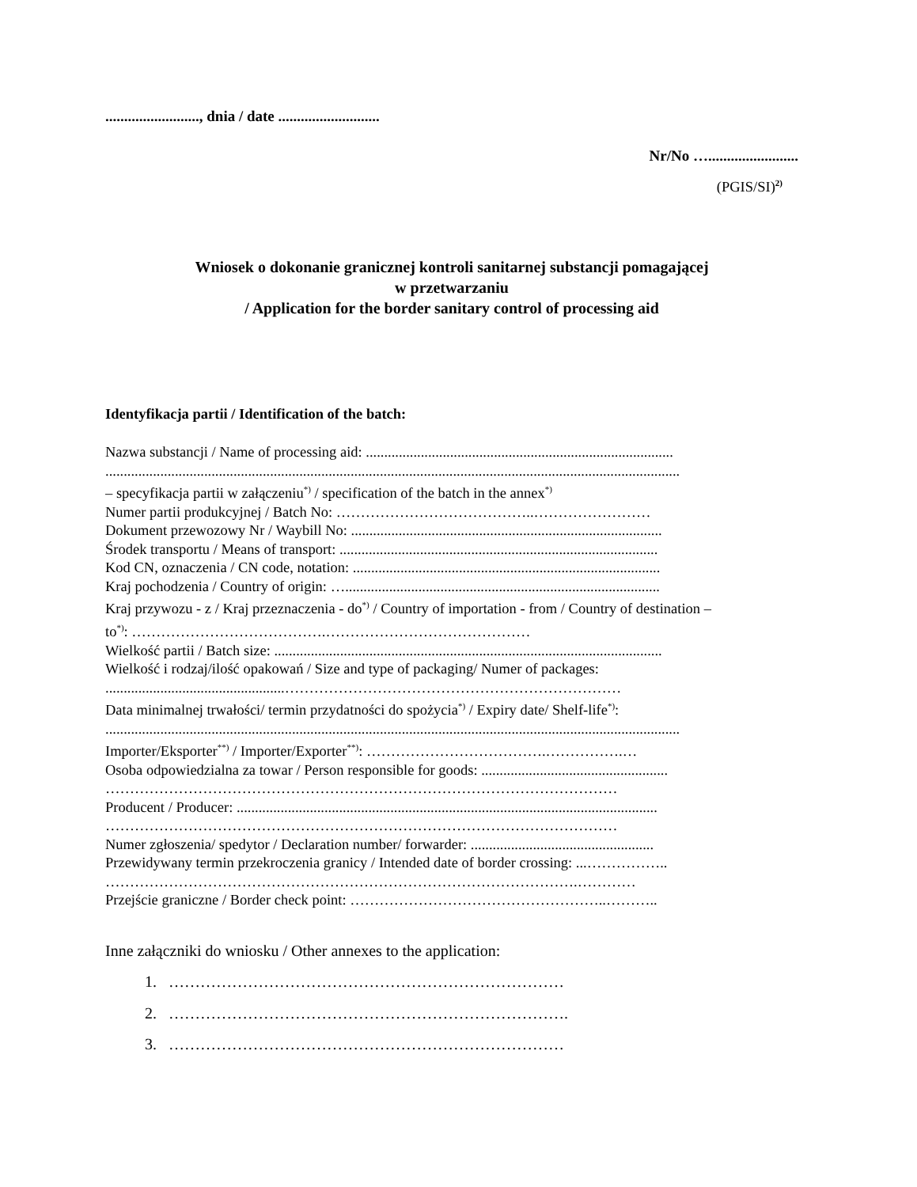........................., dnia / date ...........................
Nr/No …........................
(PGIS/SI)<sup>2)</sup>
Wniosek o dokonanie granicznej kontroli sanitarnej substancji pomagającej
w przetwarzaniu
/ Application for the border sanitary control of processing aid
Identyfikacja partii / Identification of the batch:
Nazwa substancji / Name of processing aid: ....................................................................................
.............................................................................................................................................................
– specyfikacja partii w załączeniu<sup>*)</sup> / specification of the batch in the annex<sup>*)</sup>
Numer partii produkcyjnej / Batch No: …………………………………..……………………
Dokument przewozowy Nr / Waybill No: .....................................................................................
Środek transportu / Means of transport: .......................................................................................
Kod CN, oznaczenia / CN code, notation: ....................................................................................
Kraj pochodzenia / Country of origin: …......................................................................................
Kraj przywozu - z / Kraj przeznaczenia - do<sup>*)</sup> / Country of importation - from / Country of destination –
to<sup>*)</sup>: ………………………………….……………………………………
Wielkość partii / Batch size: ..........................................................................................................
Wielkość i rodzaj/ilość opakowań / Size and type of packaging/ Numer of packages:
.................................................……………………………………………………………
Data minimalnej trwałości/ termin przydatności do spożycia<sup>*)</sup> / Expiry date/ Shelf-life<sup>*)</sup>:
.............................................................................................................................................................
Importer/Eksporter<sup>**)</sup> / Importer/Exporter<sup>**)</sup>: ……………………………….…………….…
Osoba odpowiedzialna za towar / Person responsible for goods: ...................................................
……………………………………………………………………………………………
Producent / Producer: ...................................................................................................................
……………………………………………………………………………………………
Numer zgłoszenia/ spedytor / Declaration number/ forwarder: ..................................................
Przewidywany termin przekroczenia granicy / Intended date of border crossing: ...……………..
…………………………………………………………………………………….…………
Przejście graniczne / Border check point: ……………………………………………..………..
Inne załączniki do wniosku / Other annexes to the application:
1. …………………………………………………………………
2. ………………………………………………………………….
3. …………………………………………………………………